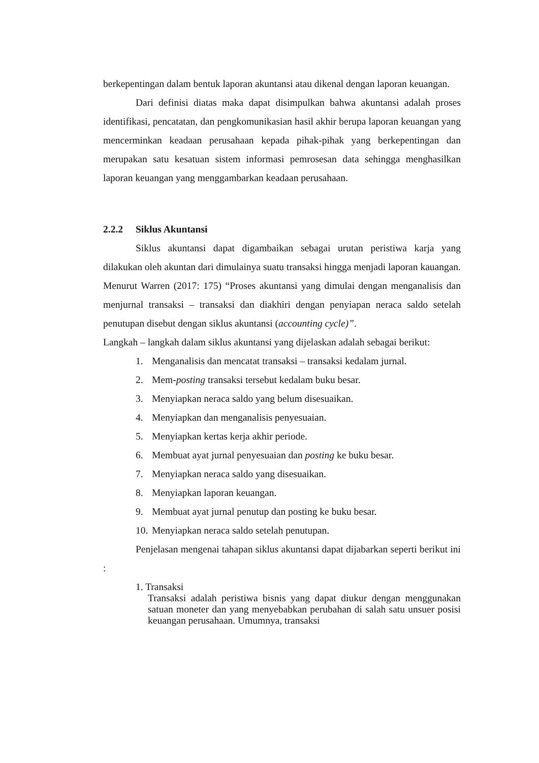berkepentingan dalam bentuk laporan akuntansi atau dikenal dengan laporan keuangan.
Dari definisi diatas maka dapat disimpulkan bahwa akuntansi adalah proses identifikasi, pencatatan, dan pengkomunikasian hasil akhir berupa laporan keuangan yang mencerminkan keadaan perusahaan kepada pihak-pihak yang berkepentingan dan merupakan satu kesatuan sistem informasi pemrosesan data sehingga menghasilkan laporan keuangan yang menggambarkan keadaan perusahaan.
2.2.2 Siklus Akuntansi
Siklus akuntansi dapat digambaikan sebagai urutan peristiwa karja yang dilakukan oleh akuntan dari dimulainya suatu transaksi hingga menjadi laporan kauangan. Menurut Warren (2017: 175) “Proses akuntansi yang dimulai dengan menganalisis dan menjurnal transaksi – transaksi dan diakhiri dengan penyiapan neraca saldo setelah penutupan disebut dengan siklus akuntansi (accounting cycle)”.
Langkah – langkah dalam siklus akuntansi yang dijelaskan adalah sebagai berikut:
1. Menganalisis dan mencatat transaksi – transaksi kedalam jurnal.
2. Mem-posting transaksi tersebut kedalam buku besar.
3. Menyiapkan neraca saldo yang belum disesuaikan.
4. Menyiapkan dan menganalisis penyesuaian.
5. Menyiapkan kertas kerja akhir periode.
6. Membuat ayat jurnal penyesuaian dan posting ke buku besar.
7. Menyiapkan neraca saldo yang disesuaikan.
8. Menyiapkan laporan keuangan.
9. Membuat ayat jurnal penutup dan posting ke buku besar.
10. Menyiapkan neraca saldo setelah penutupan.
Penjelasan mengenai tahapan siklus akuntansi dapat dijabarkan seperti berikut ini :
1. Transaksi
Transaksi adalah peristiwa bisnis yang dapat diukur dengan menggunakan satuan moneter dan yang menyebabkan perubahan di salah satu unsuer posisi keuangan perusahaan. Umumnya, transaksi